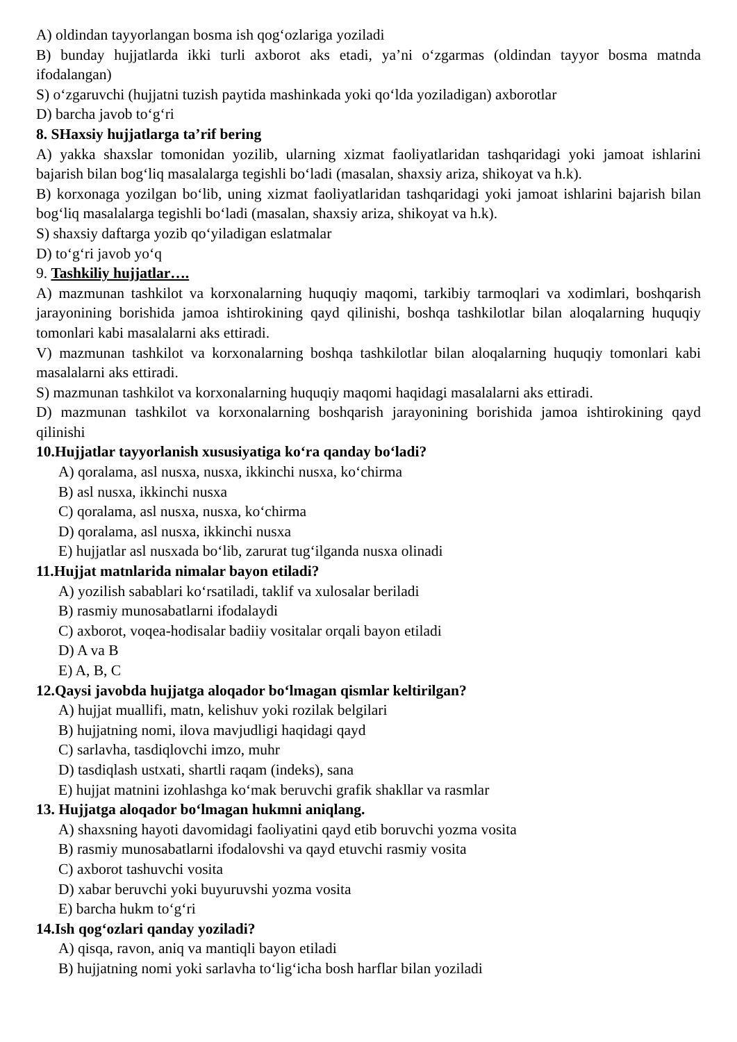A) oldindan tayyorlangan bosma ish qog‘ozlariga yoziladi
B) bunday hujjatlarda ikki turli axborot aks etadi, ya’ni o‘zgarmas (oldindan tayyor bosma matnda ifodalangan)
S) o‘zgaruvchi (hujjatni tuzish paytida mashinkada yoki qo‘lda yoziladigan) axborotlar
D) barcha javob to‘g‘ri
8. SHaxsiy hujjatlarga ta’rif bering
A) yakka shaxslar tomonidan yozilib, ularning xizmat faoliyatlaridan tashqaridagi yoki jamoat ishlarini bajarish bilan bog‘liq masalalarga tegishli bo‘ladi (masalan, shaxsiy ariza, shikoyat va h.k).
B) korxonaga yozilgan bo‘lib, uning xizmat faoliyatlaridan tashqaridagi yoki jamoat ishlarini bajarish bilan bog‘liq masalalarga tegishli bo‘ladi (masalan, shaxsiy ariza, shikoyat va h.k).
S) shaxsiy daftarga yozib qo‘yiladigan eslatmalar
D) to‘g‘ri javob yo‘q
9. Tashkiliy hujjatlar….
A) mazmunan tashkilot va korxonalarning huquqiy maqomi, tarkibiy tarmoqlari va xodimlari, boshqarish jarayonining borishida jamoa ishtirokining qayd qilinishi, boshqa tashkilotlar bilan aloqalarning huquqiy tomonlari kabi masalalarni aks ettiradi.
V) mazmunan tashkilot va korxonalarning boshqa tashkilotlar bilan aloqalarning huquqiy tomonlari kabi masalalarni aks ettiradi.
S) mazmunan tashkilot va korxonalarning huquqiy maqomi haqidagi masalalarni aks ettiradi.
D) mazmunan tashkilot va korxonalarning boshqarish jarayonining borishida jamoa ishtirokining qayd qilinishi
10.Hujjatlar tayyorlanish xususiyatiga ko‘ra qanday bo‘ladi?
A) qoralama, asl nusxa, nusxa, ikkinchi nusxa, ko‘chirma
B) asl nusxa, ikkinchi nusxa
C) qoralama, asl nusxa, nusxa, ko‘chirma
D) qoralama, asl nusxa, ikkinchi nusxa
E) hujjatlar asl nusxada bo‘lib, zarurat tug‘ilganda nusxa olinadi
11.Hujjat matnlarida nimalar bayon etiladi?
A) yozilish sabablari ko‘rsatiladi, taklif va xulosalar beriladi
B) rasmiy munosabatlarni ifodalaydi
C) axborot, voqea-hodisalar badiiy vositalar orqali bayon etiladi
D) A va B
E) A, B, C
12.Qaysi javobda hujjatga aloqador bo‘lmagan qismlar keltirilgan?
A) hujjat muallifi, matn, kelishuv yoki rozilak belgilari
B) hujjatning nomi, ilova mavjudligi haqidagi qayd
C) sarlavha, tasdiqlovchi imzo, muhr
D) tasdiqlash ustxati, shartli raqam (indeks), sana
E) hujjat matnini izohlashga ko‘mak beruvchi grafik shakllar va rasmlar
13. Hujjatga aloqador bo‘lmagan hukmni aniqlang.
A) shaxsning hayoti davomidagi faoliyatini qayd etib boruvchi yozma vosita
B) rasmiy munosabatlarni ifodalovshi va qayd etuvchi rasmiy vosita
C) axborot tashuvchi vosita
D) xabar beruvchi yoki buyuruvshi yozma vosita
E) barcha hukm to‘g‘ri
14.Ish qog‘ozlari qanday yoziladi?
A) qisqa, ravon, aniq va mantiqli bayon etiladi
B) hujjatning nomi yoki sarlavha to‘lig‘icha bosh harflar bilan yoziladi